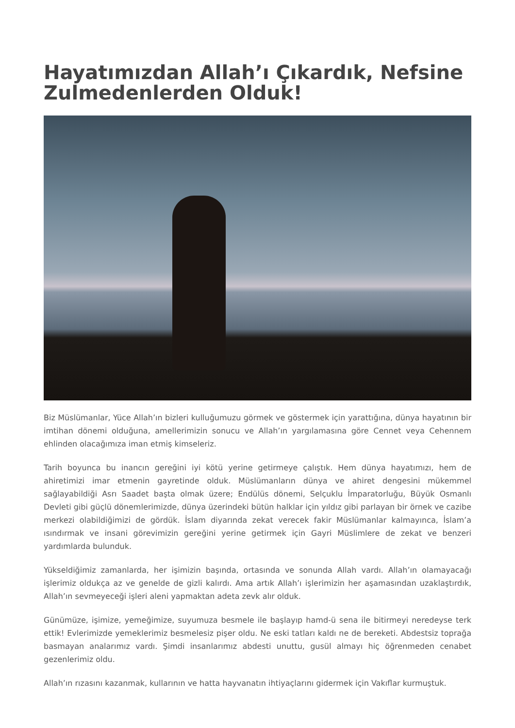Hayatımızdan Allah’ı Çıkardık, Nefsine Zulmedenlerden Olduk!
Biz Müslümanlar, Yüce Allah’ın bizleri kulluğumuzu görmek ve göstermek için yarattığına, dünya hayatının bir imtihan dönemi olduğuna, amellerimizin sonucu ve Allah’ın yargılamasına göre Cennet veya Cehennem ehlinden olacağımıza iman etmiş kimseleriz.
Tarih boyunca bu inancın gereğini iyi kötü yerine getirmeye çalıştık. Hem dünya hayatımızı, hem de ahiretimizi imar etmenin gayretinde olduk. Müslümanların dünya ve ahiret dengesini mükemmel sağlayabildiği Asrı Saadet başta olmak üzere; Endülüs dönemi, Selçuklu İmparatorluğu, Büyük Osmanlı Devleti gibi güçlü dönemlerimizde, dünya üzerindeki bütün halklar için yıldız gibi parlayan bir örnek ve cazibe merkezi olabildiğimizi de gördük. İslam diyarında zekat verecek fakir Müslümanlar kalmayınca, İslam’a ısındırmak ve insani görevimizin gereğini yerine getirmek için Gayri Müslimlere de zekat ve benzeri yardımlarda bulunduk.
Yükseldiğimiz zamanlarda, her işimizin başında, ortasında ve sonunda Allah vardı. Allah’ın olamayacağı işlerimiz oldukça az ve genelde de gizli kalırdı. Ama artık Allah’ı işlerimizin her aşamasından uzaklaştırdık, Allah’ın sevmeyeceği işleri aleni yapmaktan adeta zevk alır olduk.
Günümüze, işimize, yemeğimize, suyumuza besmele ile başlayıp hamd-ü sena ile bitirmeyi neredeyse terk ettik! Evlerimizde yemeklerimiz besmelesiz pişer oldu. Ne eski tatları kaldı ne de bereketi. Abdestsiz toprağa basmayan analarımız vardı. Şimdi insanlarımız abdesti unuttu, gusül almayı hiç öğrenmeden cenabet gezenlerimiz oldu.
Allah’ın rızasını kazanmak, kullarının ve hatta hayvanatın ihtiyaçlarını gidermek için Vakıflar kurmuştuk.